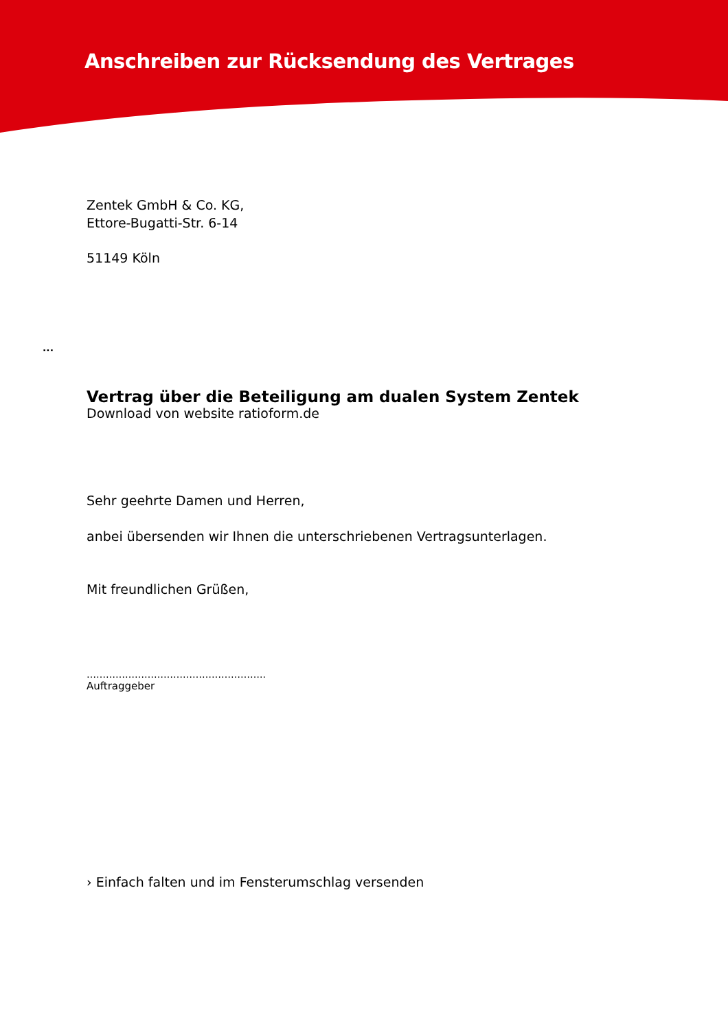Anschreiben zur Rücksendung des Vertrages
Zentek GmbH & Co. KG,
Ettore-Bugatti-Str. 6-14
51149 Köln
...
Vertrag über die Beteiligung am dualen System Zentek
Download von website ratioform.de
Sehr geehrte Damen und Herren,
anbei übersenden wir Ihnen die unterschriebenen Vertragsunterlagen.
Mit freundlichen Grüßen,
………………………………………………..
Auftraggeber
› Einfach falten und im Fensterumschlag versenden